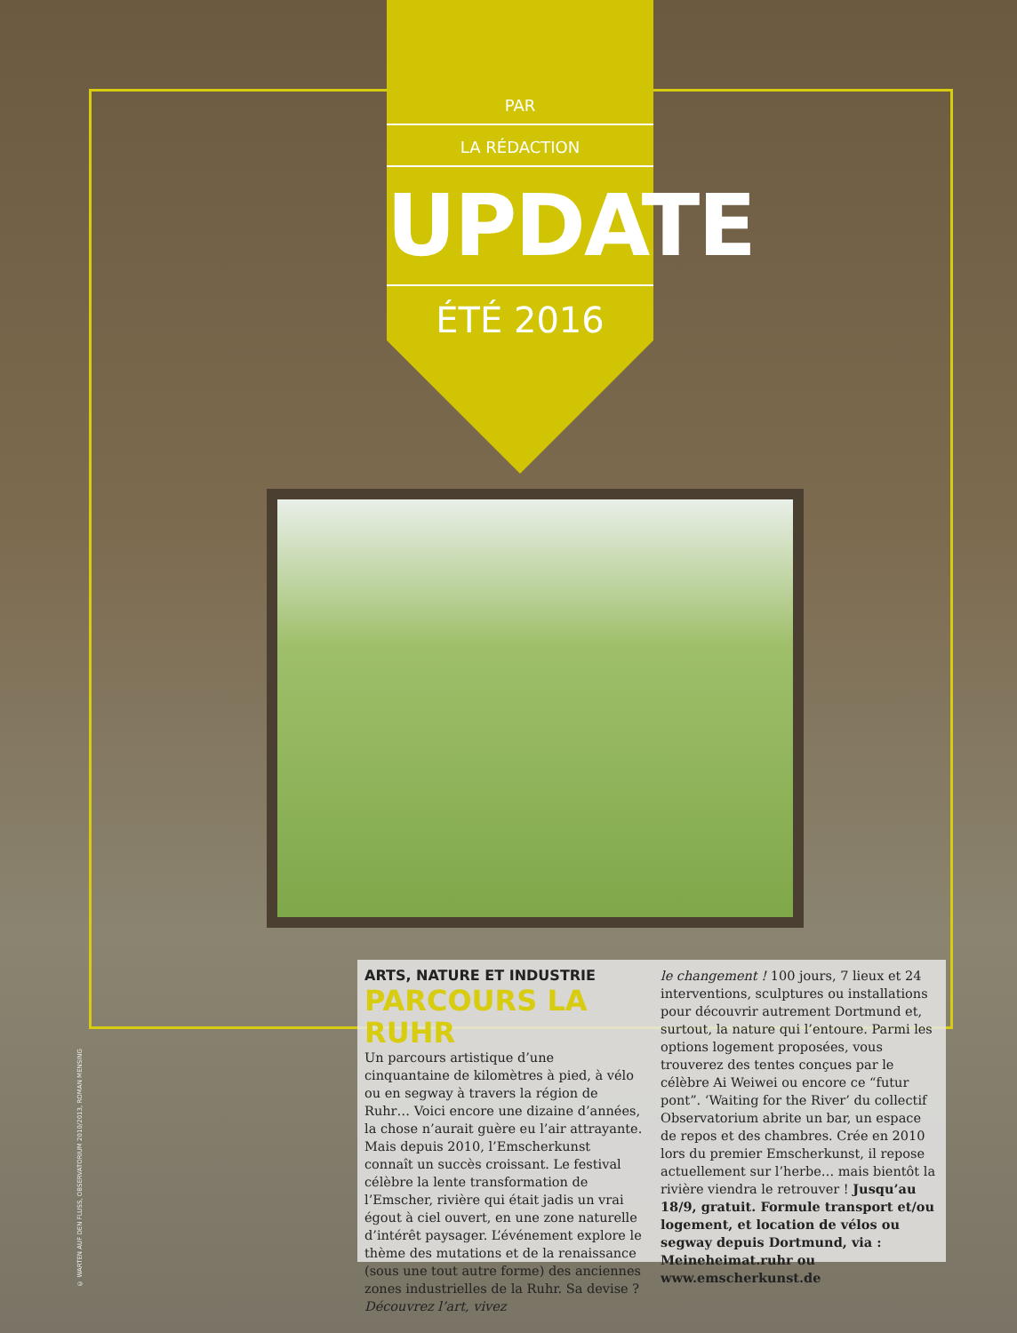PAR
LA RÉDACTION
UPDATE
ÉTÉ 2016
© WARTEN AUF DEN FLUSS, OBSERVATORIUM 2010/2013, ROMAN MENSING
ARTS, NATURE ET INDUSTRIE
PARCOURS LA RUHR
Un parcours artistique d’une cinquantaine de kilomètres à pied, à vélo ou en segway à travers la région de Ruhr… Voici encore une dizaine d’années, la chose n’aurait guère eu l’air attrayante. Mais depuis 2010, l’Emscherkunst connaît un succès croissant. Le festival célèbre la lente transformation de l’Emscher, rivière qui était jadis un vrai égout à ciel ouvert, en une zone naturelle d’intérêt paysager. L’événement explore le thème des mutations et de la renaissance (sous une tout autre forme) des anciennes zones industrielles de la Ruhr. Sa devise ? Découvrez l’art, vivez
le changement ! 100 jours, 7 lieux et 24 interventions, sculptures ou installations pour découvrir autrement Dortmund et, surtout, la nature qui l’entoure. Parmi les options logement proposées, vous trouverez des tentes conçues par le célèbre Ai Weiwei ou encore ce “futur pont”. ‘Waiting for the River’ du collectif Observatorium abrite un bar, un espace de repos et des chambres. Crée en 2010 lors du premier Emscherkunst, il repose actuellement sur l’herbe… mais bientôt la rivière viendra le retrouver ! Jusqu’au 18/9, gratuit. Formule transport et/ou logement, et location de vélos ou segway depuis Dortmund, via : Meineheimat.ruhr ou www.emscherkunst.de